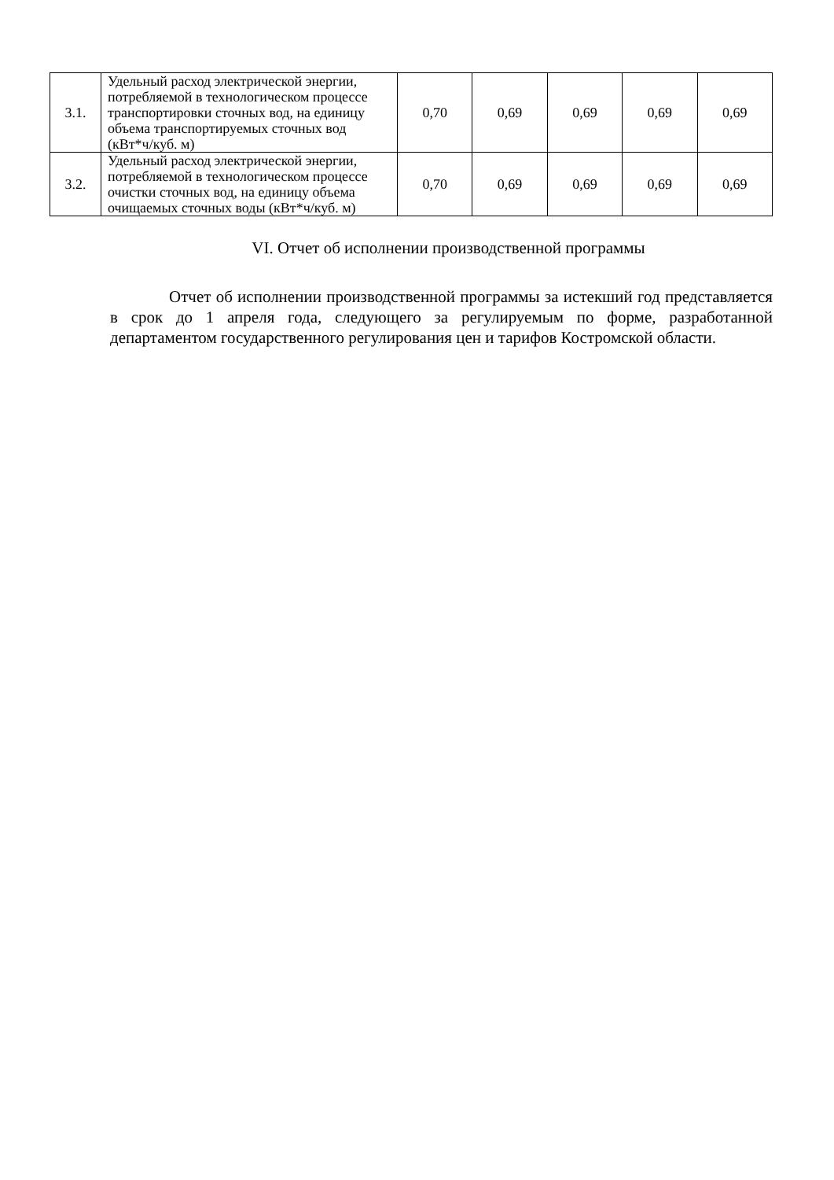| 3.1. | Удельный расход электрической энергии, потребляемой в технологическом процессе транспортировки сточных вод, на единицу объема транспортируемых сточных вод (кВт*ч/куб. м) | 0,70 | 0,69 | 0,69 | 0,69 | 0,69 |
| 3.2. | Удельный расход электрической энергии, потребляемой в технологическом процессе очистки сточных вод, на единицу объема очищаемых сточных воды (кВт*ч/куб. м) | 0,70 | 0,69 | 0,69 | 0,69 | 0,69 |
VI. Отчет об исполнении производственной программы
Отчет об исполнении производственной программы за истекший год представляется в срок до 1 апреля года, следующего за регулируемым по форме, разработанной департаментом государственного регулирования цен и тарифов Костромской области.